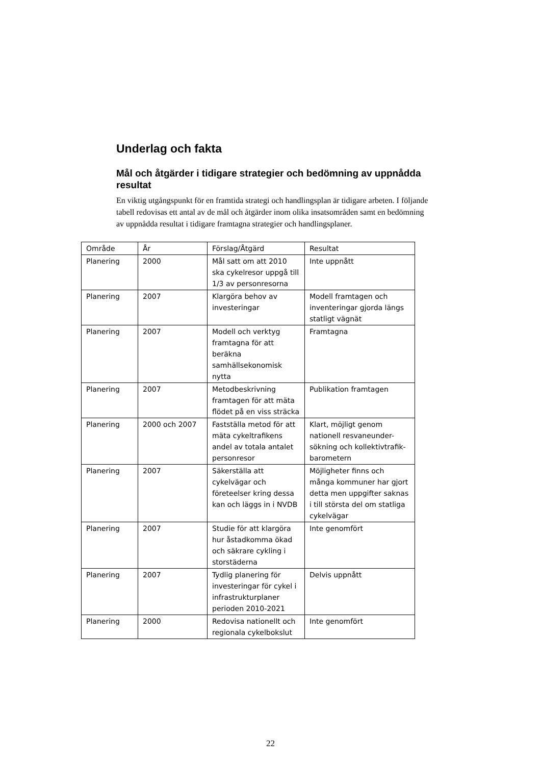Underlag och fakta
Mål och åtgärder i tidigare strategier och bedömning av uppnådda resultat
En viktig utgångspunkt för en framtida strategi och handlingsplan är tidigare arbeten. I följande tabell redovisas ett antal av de mål och åtgärder inom olika insatsområden samt en bedömning av uppnådda resultat i tidigare framtagna strategier och handlingsplaner.
| Område | År | Förslag/Åtgärd | Resultat |
| --- | --- | --- | --- |
| Planering | 2000 | Mål satt om att 2010 ska cykelresor uppgå till 1/3 av personresorna | Inte uppnått |
| Planering | 2007 | Klargöra behov av investeringar | Modell framtagen och inventeringar gjorda längs statligt vägnät |
| Planering | 2007 | Modell och verktyg framtagna för att beräkna samhällsekonomisk nytta | Framtagna |
| Planering | 2007 | Metodbeskrivning framtagen för att mäta flödet på en viss sträcka | Publikation framtagen |
| Planering | 2000 och 2007 | Fastställa metod för att mäta cykeltrafikens andel av totala antalet personresor | Klart, möjligt genom nationell resvaneunder-sökning och kollektivtrafik-barometern |
| Planering | 2007 | Säkerställa att cykelvägar och företeelser kring dessa kan och läggs in i NVDB | Möjligheter finns och många kommuner har gjort detta men uppgifter saknas i till största del om statliga cykelvägar |
| Planering | 2007 | Studie för att klargöra hur åstadkomma ökad och säkrare cykling i storstäderna | Inte genomfört |
| Planering | 2007 | Tydlig planering för investeringar för cykel i infrastrukturplaner perioden 2010-2021 | Delvis uppnått |
| Planering | 2000 | Redovisa nationellt och regionala cykelbokslut | Inte genomfört |
22